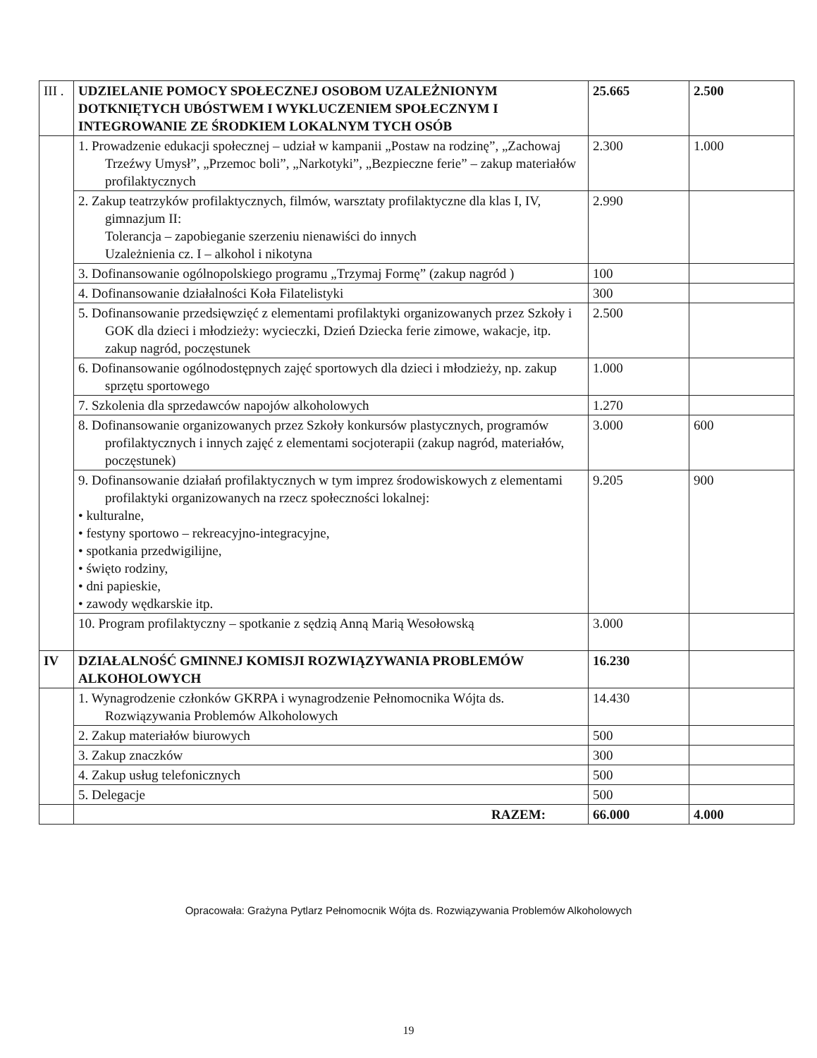| III . | UDZIELANIE POMOCY SPOŁECZNEJ OSOBOM UZALEŻNIONYM DOTKNIĘTYCH UBÓSTWEM I WYKLUCZENIEM SPOŁECZNYM I INTEGROWANIE ZE ŚRODKIEM LOKALNYM TYCH OSÓB | 25.665 | 2.500 |
| | 1. Prowadzenie edukacji społecznej – udział w kampanii „Postaw na rodzinę”, „Zachowaj Trzeźwy Umysł”, „Przemoc boli”, „Narkotyki”, „Bezpieczne ferie” – zakup materiałów profilaktycznych | 2.300 | 1.000 |
| | 2. Zakup teatrzyków profilaktycznych, filmów, warsztaty profilaktyczne dla klas I, IV, gimnazjum II: Tolerancja – zapobieganie szerzeniu nienawiści do innych Uzależnienia cz. I – alkohol i nikotyna | 2.990 | |
| | 3. Dofinansowanie ogólnopolskiego programu „Trzymaj Formę” (zakup nagród ) | 100 | |
| | 4. Dofinansowanie działalności Koła Filatelistyki | 300 | |
| | 5. Dofinansowanie przedsięwzięć z elementami profilaktyki organizowanych przez Szkoły i GOK dla dzieci i młodzieży: wycieczki, Dzień Dziecka ferie zimowe, wakacje, itp. zakup nagród, poczęstunek | 2.500 | |
| | 6. Dofinansowanie ogólnodostępnych zajęć sportowych dla dzieci i młodzieży, np. zakup sprzętu sportowego | 1.000 | |
| | 7. Szkolenia dla sprzedawców napojów alkoholowych | 1.270 | |
| | 8. Dofinansowanie organizowanych przez Szkoły konkursów plastycznych, programów profilaktycznych i innych zajęć z elementami socjoterapii (zakup nagród, materiałów, poczęstunek) | 3.000 | 600 |
| | 9. Dofinansowanie działań profilaktycznych w tym imprez środowiskowych z elementami profilaktyki organizowanych na rzecz społeczności lokalnej: • kulturalne, • festyny sportowo – rekreacyjno-integracyjne, • spotkania przedwigilijne, • święto rodziny, • dni papieskie, • zawody wędkarskie itp. | 9.205 | 900 |
| | 10. Program profilaktyczny – spotkanie z sędzią Anną Marią Wesołowską | 3.000 | |
| IV | DZIAŁALNOŚĆ GMINNEJ KOMISJI ROZWIĄZYWANIA PROBLEMÓW ALKOHOLOWYCH | 16.230 | |
| | 1. Wynagrodzenie członków GKRPA i wynagrodzenie Pełnomocnika Wójta ds. Rozwiązywania Problemów Alkoholowych | 14.430 | |
| | 2. Zakup materiałów biurowych | 500 | |
| | 3. Zakup znaczków | 300 | |
| | 4. Zakup usług telefonicznych | 500 | |
| | 5. Delegacje | 500 | |
| | RAZEM: | 66.000 | 4.000 |
Opracowała: Grażyna Pytlarz Pełnomocnik Wójta ds. Rozwiązywania Problemów Alkoholowych
19